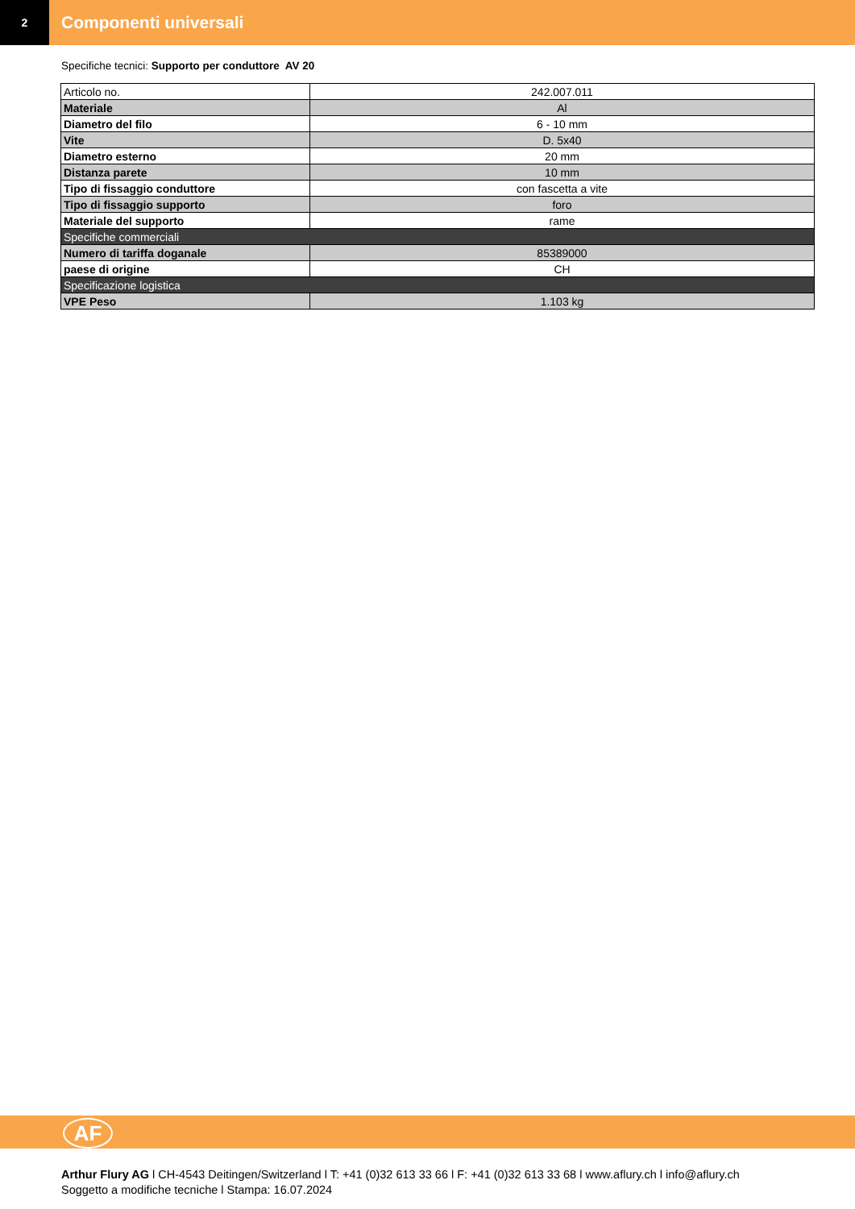2
Componenti universali
Specifiche tecnici: Supporto per conduttore AV 20
| Articolo no. | 242.007.011 |
| Materiale | Al |
| Diametro del filo | 6 - 10 mm |
| Vite | D. 5x40 |
| Diametro esterno | 20 mm |
| Distanza parete | 10 mm |
| Tipo di fissaggio conduttore | con fascetta a vite |
| Tipo di fissaggio supporto | foro |
| Materiale del supporto | rame |
| Specifiche commerciali | |
| Numero di tariffa doganale | 85389000 |
| paese di origine | CH |
| Specificazione logistica | |
| VPE Peso | 1.103 kg |
AF
Arthur Flury AG l CH-4543 Deitingen/Switzerland l T: +41 (0)32 613 33 66 l F: +41 (0)32 613 33 68 l www.aflury.ch l info@aflury.ch
Soggetto a modifiche tecniche l Stampa: 16.07.2024